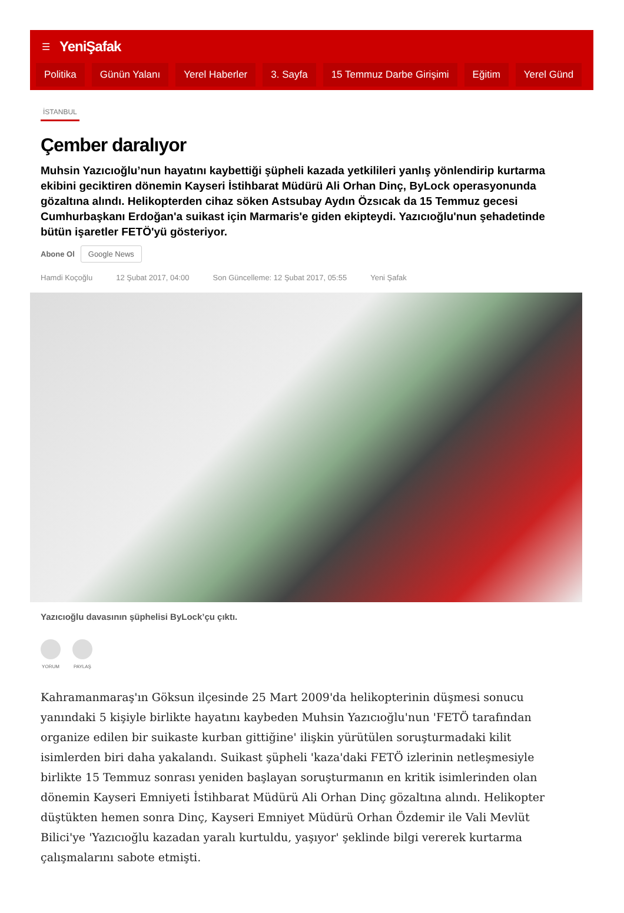☰ YeniŞafak
Politika Günün Yalanı Yerel Haberler 3. Sayfa 15 Temmuz Darbe Girişimi Eğitim Yerel Günd
İSTANBUL
Çember daralıyor
Muhsin Yazıcıoğlu’nun hayatını kaybettiği şüpheli kazada yetkilileri yanlış yönlendirip kurtarma ekibini geciktiren dönemin Kayseri İstihbarat Müdürü Ali Orhan Dinç, ByLock operasyonunda gözaltına alındı. Helikopterden cihaz söken Astsubay Aydın Özsıcak da 15 Temmuz gecesi Cumhurbaşkanı Erdoğan'a suikast için Marmaris'e giden ekipteydi. Yazıcıoğlu'nun şehadetinde bütün işaretler FETÖ'yü gösteriyor.
Abone Ol Google News
Hamdi Koçoğlu 12 Şubat 2017, 04:00 Son Güncelleme: 12 Şubat 2017, 05:55 Yeni Şafak
Yazıcıoğlu davasının şüphelisi ByLock’çu çıktı.
YORUM PAYLAŞ
Kahramanmaraş'ın Göksun ilçesinde 25 Mart 2009'da helikopterinin düşmesi sonucu yanındaki 5 kişiyle birlikte hayatını kaybeden Muhsin Yazıcıoğlu'nun 'FETÖ tarafından organize edilen bir suikaste kurban gittiğine' ilişkin yürütülen soruşturmadaki kilit isimlerden biri daha yakalandı. Suikast şüpheli 'kaza'daki FETÖ izlerinin netleşmesiyle birlikte 15 Temmuz sonrası yeniden başlayan soruşturmanın en kritik isimlerinden olan dönemin Kayseri Emniyeti İstihbarat Müdürü Ali Orhan Dinç gözaltına alındı. Helikopter düştükten hemen sonra Dinç, Kayseri Emniyet Müdürü Orhan Özdemir ile Vali Mevlüt Bilici'ye 'Yazıcıoğlu kazadan yaralı kurtuldu, yaşıyor' şeklinde bilgi vererek kurtarma çalışmalarını sabote etmişti.